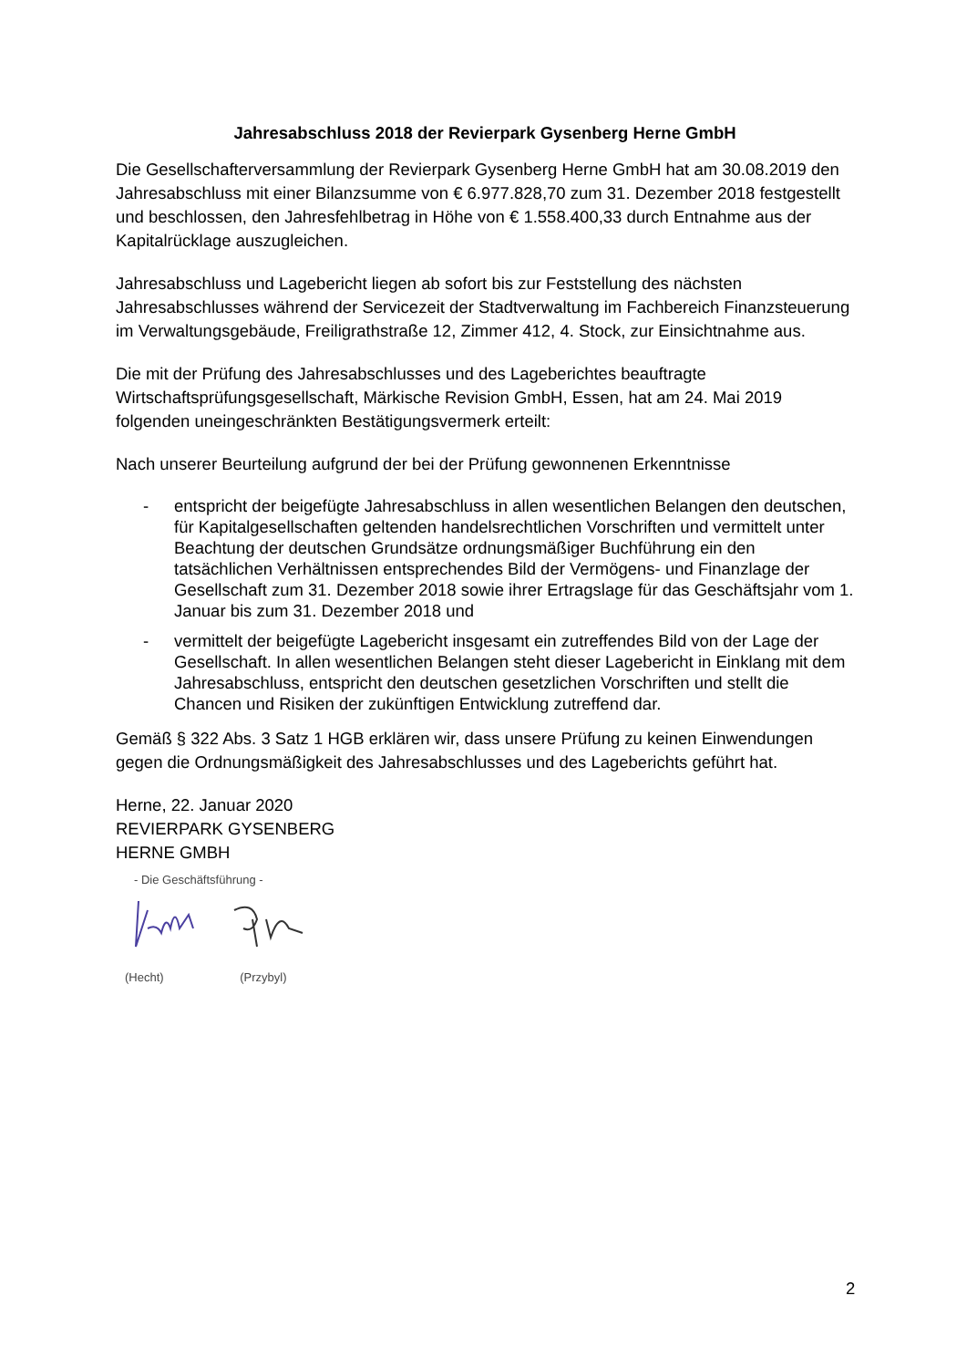Jahresabschluss 2018 der Revierpark Gysenberg Herne GmbH
Die Gesellschafterversammlung der Revierpark Gysenberg Herne GmbH hat am 30.08.2019 den Jahresabschluss mit einer Bilanzsumme von € 6.977.828,70 zum 31. Dezember 2018 festgestellt und beschlossen, den Jahresfehlbetrag in Höhe von € 1.558.400,33 durch Entnahme aus der Kapitalrücklage auszugleichen.
Jahresabschluss und Lagebericht liegen ab sofort bis zur Feststellung des nächsten Jahresabschlusses während der Servicezeit der Stadtverwaltung im Fachbereich Finanzsteuerung im Verwaltungsgebäude, Freiligrathstraße 12, Zimmer 412, 4. Stock, zur Einsichtnahme aus.
Die mit der Prüfung des Jahresabschlusses und des Lageberichtes beauftragte Wirtschaftsprüfungsgesellschaft, Märkische Revision GmbH, Essen, hat am 24. Mai 2019 folgenden uneingeschränkten Bestätigungsvermerk erteilt:
Nach unserer Beurteilung aufgrund der bei der Prüfung gewonnenen Erkenntnisse
- entspricht der beigefügte Jahresabschluss in allen wesentlichen Belangen den deutschen, für Kapitalgesellschaften geltenden handelsrechtlichen Vorschriften und vermittelt unter Beachtung der deutschen Grundsätze ordnungsmäßiger Buchführung ein den tatsächlichen Verhältnissen entsprechendes Bild der Vermögens- und Finanzlage der Gesellschaft zum 31. Dezember 2018 sowie ihrer Ertragslage für das Geschäftsjahr vom 1. Januar bis zum 31. Dezember 2018 und
- vermittelt der beigefügte Lagebericht insgesamt ein zutreffendes Bild von der Lage der Gesellschaft. In allen wesentlichen Belangen steht dieser Lagebericht in Einklang mit dem Jahresabschluss, entspricht den deutschen gesetzlichen Vorschriften und stellt die Chancen und Risiken der zukünftigen Entwicklung zutreffend dar.
Gemäß § 322 Abs. 3 Satz 1 HGB erklären wir, dass unsere Prüfung zu keinen Einwendungen gegen die Ordnungsmäßigkeit des Jahresabschlusses und des Lageberichts geführt hat.
Herne, 22. Januar 2020
REVIERPARK GYSENBERG
HERNE GMBH
- Die Geschäftsführung -
(Hecht) (Przybyl)
2